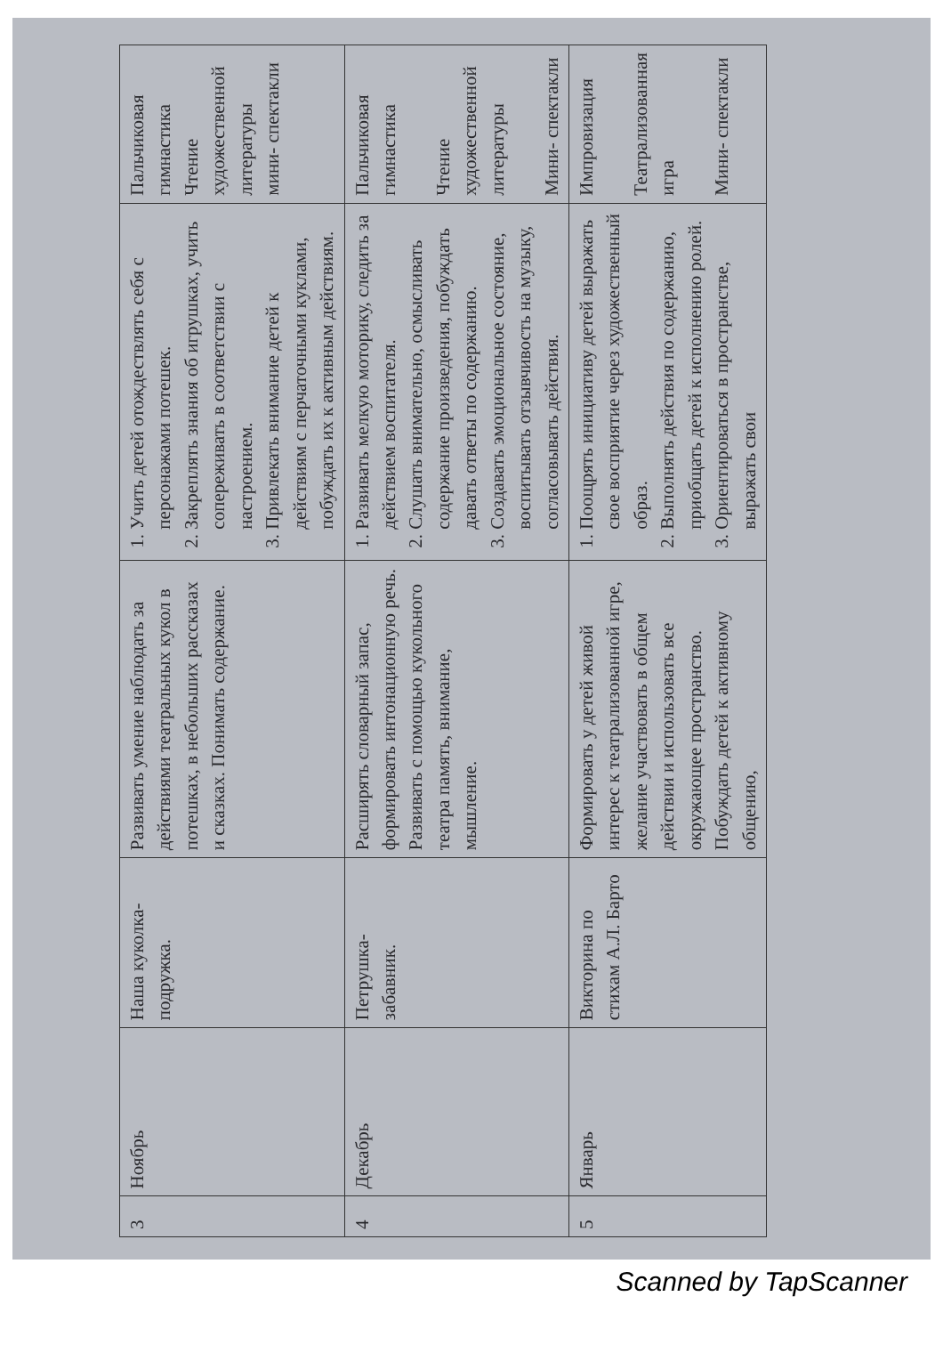| 3 | Ноябрь | Наша куколка-подружка. | Развивать умение наблюдать за действиями театральных кукол в потешках, в небольших рассказах и сказках. Понимать содержание. | 1. Учить детей отождествлять себя с персонажами потешек. 2. Закреплять знания об игрушках, учить сопереживать в соответствии с настроением. 3. Привлекать внимание детей к действиям с перчаточными куклами, побуждать их к активным действиям. | Пальчиковая гимнастика Чтение художественной литературы мини- спектакли |
| 4 | Декабрь | Петрушка-забавник. | Расширять словарный запас, формировать интонационную речь. Развивать с помощью кукольного театра память, внимание, мышление. | 1. Развивать мелкую моторику, следить за действием воспитателя. 2. Слушать внимательно, осмысливать содержание произведения, побуждать давать ответы по содержанию. 3. Создавать эмоциональное состояние, воспитывать отзывчивость на музыку, согласовывать действия. | Пальчиковая гимнастика Чтение художественной литературы Мини- спектакли |
| 5 | Январь | Викторина по стихам А.Л. Барто | Формировать у детей живой интерес к театрализованной игре, желание участвовать в общем действии и использовать все окружающее пространство. Побуждать детей к активному общению, | 1. Поощрять инициативу детей выражать свое восприятие через художественный образ. 2. Выполнять действия по содержанию, приобщать детей к исполнению ролей. 3. Ориентироваться в пространстве, выражать свои | Импровизация Театрализованная игра Мини- спектакли |
Scanned by TapScanner